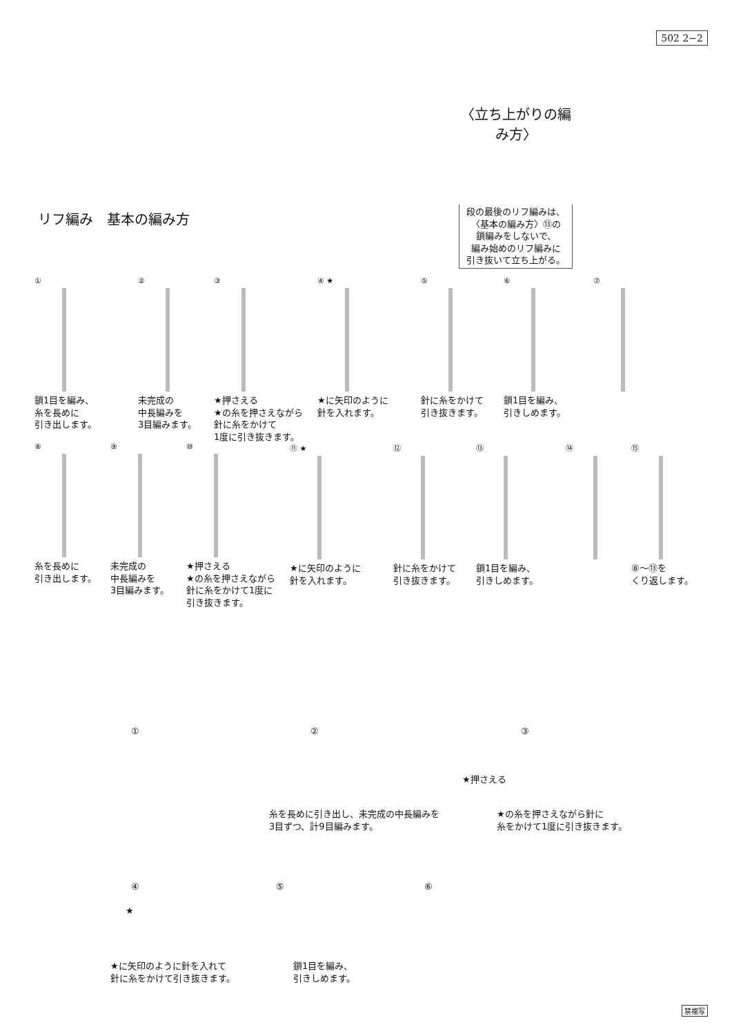502 2−2
〈立ち上がりの編み方〉
段の最後のリフ編みは、
〈基本の編み方〉⑬の
鎖編みをしないで、
編み始めのリフ編みに
引き抜いて立ち上がる。
リフ編み　基本の編み方
①
鎖1目を編み、
糸を長めに
引き出します。
②
未完成の
中長編みを
3目編みます。
③
★押さえる
★の糸を押さえながら
針に糸をかけて
1度に引き抜きます。
④ ★
★に矢印のように
針を入れます。
⑤
針に糸をかけて
引き抜きます。
⑥
鎖1目を編み、
引きしめます。
⑦
⑧
糸を長めに
引き出します。
⑨
未完成の
中長編みを
3目編みます。
⑩
★押さえる
★の糸を押さえながら
針に糸をかけて1度に
引き抜きます。
⑪ ★
★に矢印のように
針を入れます。
⑫
針に糸をかけて
引き抜きます。
⑬
鎖1目を編み、
引きしめます。
⑭ ⑮
⑧〜⑬を
くり返します。
① ② ③
★押さえる
糸を長めに引き出し、未完成の中長編みを
3目ずつ、計9目編みます。
★の糸を押さえながら針に
糸をかけて1度に引き抜きます。
④
★
⑤ ⑥
★に矢印のように針を入れて
針に糸をかけて引き抜きます。
鎖1目を編み、
引きしめます。
禁複写